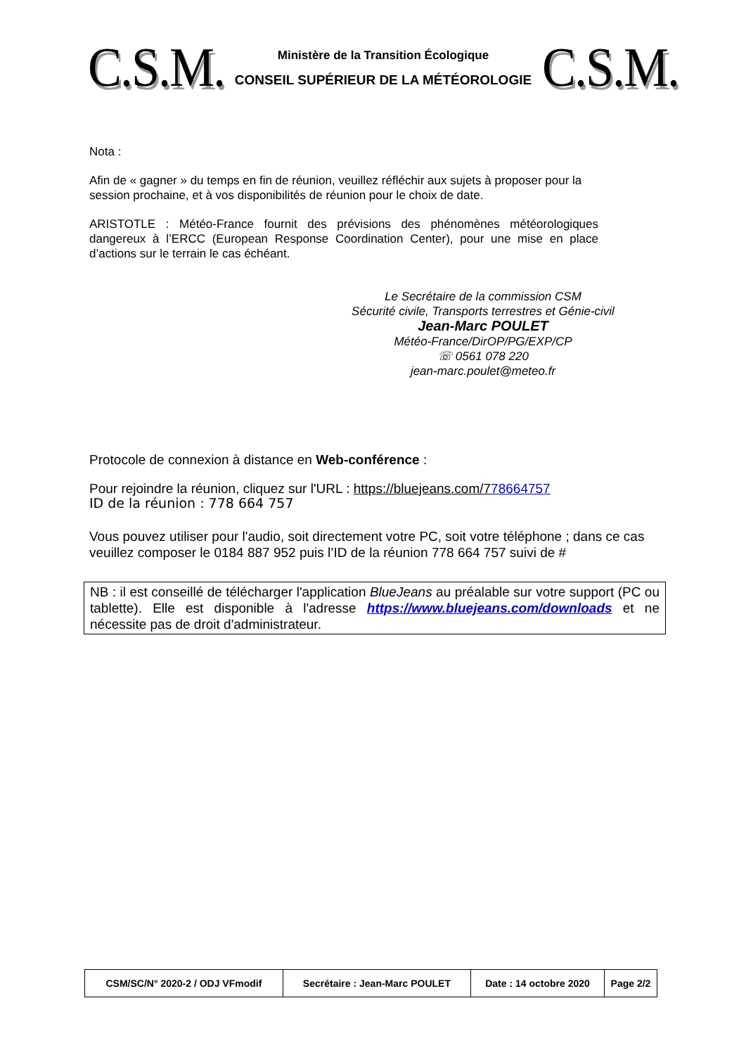C.S.M.
Ministère de la Transition Écologique
CONSEIL SUPÉRIEUR DE LA MÉTÉOROLOGIE
C.S.M.
Nota :
Afin de « gagner » du temps en fin de réunion, veuillez réfléchir aux sujets à proposer pour la session prochaine, et à vos disponibilités de réunion pour le choix de date.
ARISTOTLE : Météo-France fournit des prévisions des phénomènes météorologiques dangereux à l’ERCC (European Response Coordination Center), pour une mise en place d’actions sur le terrain le cas échéant.
Le Secrétaire de la commission CSM
Sécurité civile, Transports terrestres et Génie-civil
Jean-Marc POULET
Météo-France/DirOP/PG/EXP/CP
☏ 0561 078 220
jean-marc.poulet@meteo.fr
Protocole de connexion à distance en Web-conférence :
Pour rejoindre la réunion, cliquez sur l'URL : https://bluejeans.com/778664757
ID de la réunion : 778 664 757
Vous pouvez utiliser pour l'audio, soit directement votre PC, soit votre téléphone ; dans ce cas veuillez composer le 0184 887 952 puis l’ID de la réunion 778 664 757 suivi de #
NB : il est conseillé de télécharger l'application BlueJeans au préalable sur votre support (PC ou tablette). Elle est disponible à l'adresse https://www.bluejeans.com/downloads et ne nécessite pas de droit d'administrateur.
| CSM/SC/N° 2020-2 / ODJ VFmodif | Secrétaire : Jean-Marc POULET | Date : 14 octobre 2020 | Page 2/2 |